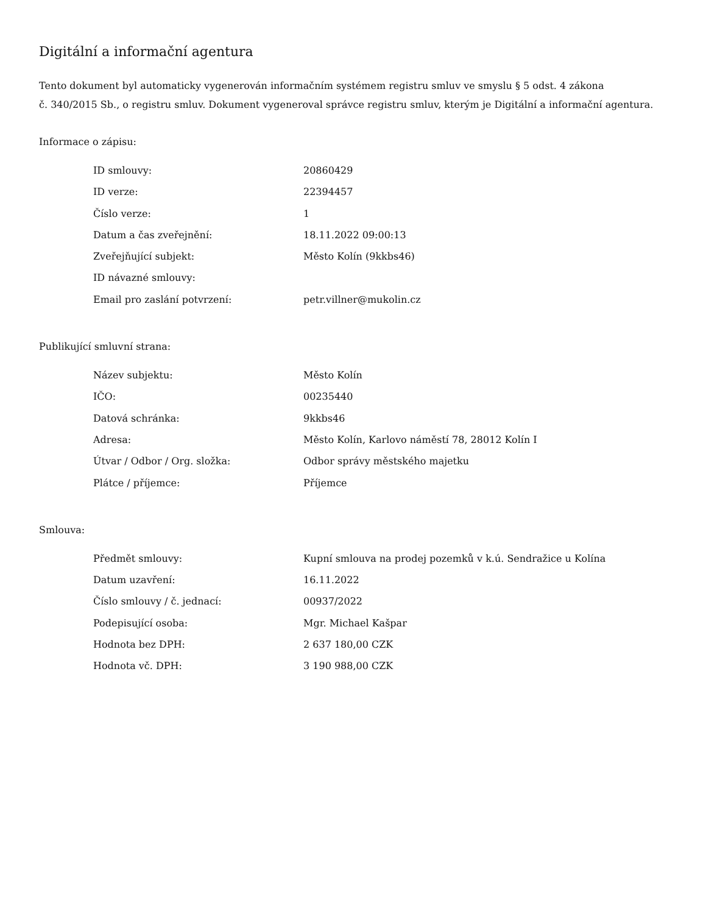Digitální a informační agentura
Tento dokument byl automaticky vygenerován informačním systémem registru smluv ve smyslu § 5 odst. 4 zákona
č. 340/2015 Sb., o registru smluv. Dokument vygeneroval správce registru smluv, kterým je Digitální a informační agentura.
Informace o zápisu:
| ID smlouvy: | 20860429 |
| ID verze: | 22394457 |
| Číslo verze: | 1 |
| Datum a čas zveřejnění: | 18.11.2022 09:00:13 |
| Zveřejňující subjekt: | Město Kolín (9kkbs46) |
| ID návazné smlouvy: | |
| Email pro zaslání potvrzení: | petr.villner@mukolin.cz |
Publikující smluvní strana:
| Název subjektu: | Město Kolín |
| IČO: | 00235440 |
| Datová schránka: | 9kkbs46 |
| Adresa: | Město Kolín, Karlovo náměstí 78, 28012 Kolín I |
| Útvar / Odbor / Org. složka: | Odbor správy městského majetku |
| Plátce / příjemce: | Příjemce |
Smlouva:
| Předmět smlouvy: | Kupní smlouva na prodej pozemků v k.ú. Sendražice u Kolína |
| Datum uzavření: | 16.11.2022 |
| Číslo smlouvy / č. jednací: | 00937/2022 |
| Podepisující osoba: | Mgr. Michael Kašpar |
| Hodnota bez DPH: | 2 637 180,00 CZK |
| Hodnota vč. DPH: | 3 190 988,00 CZK |